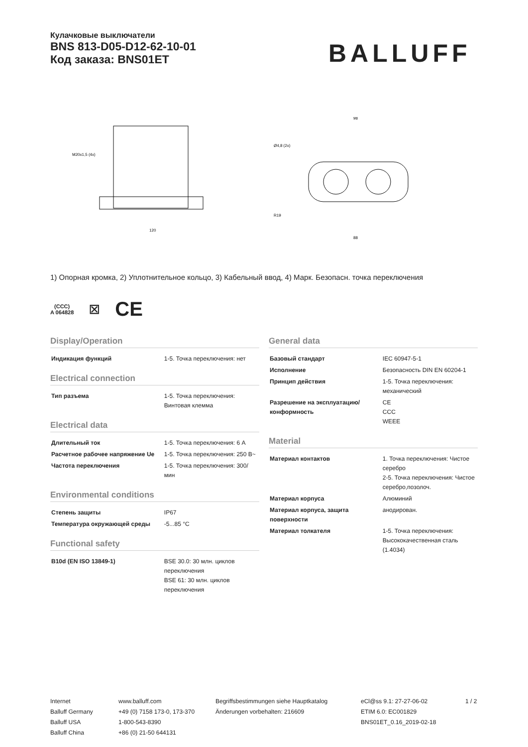Кулачковые выключатели
BNS 813-D05-D12-62-10-01
Код заказа: BNS01ET
BALLUFF
M20x1,5 (4x)
120
98
88
Ø4,8 (2x)
R19
1) Опорная кромка, 2) Уплотнительное кольцо, 3) Кабельный ввод, 4) Марк. Безопасн. точка переключения
(CCC)
A 064828
⊠
CE
Display/Operation
| Индикация функций | 1-5. Точка переключения: нет |
Electrical connection
| Тип разъема | 1-5. Точка переключения: Винтовая клемма |
Electrical data
| Длительный ток | 1-5. Точка переключения: 6 А |
| Расчетное рабочее напряжение Ue | 1-5. Точка переключения: 250 В~ |
| Частота переключения | 1-5. Точка переключения: 300/мин |
Environmental conditions
| Степень защиты | IP67 |
| Температура окружающей среды | -5...85 °C |
Functional safety
| B10d (EN ISO 13849-1) | BSE 30.0: 30 млн. циклов переключения BSE 61: 30 млн. циклов переключения |
General data
| Базовый стандарт | IEC 60947-5-1 |
| Исполнение | Безопасность DIN EN 60204-1 |
| Принцип действия | 1-5. Точка переключения: механический |
| Разрешение на эксплуатацию/ конформность | CE CCC WEEE |
Material
| Материал контактов | 1. Точка переключения: Чистое серебро 2-5. Точка переключения: Чистое серебро,позолоч. |
| Материал корпуса | Алюминий |
| Материал корпуса, защита поверхности | анодирован. |
| Материал толкателя | 1-5. Точка переключения: Высококачественная сталь (1.4034) |
Internet
Balluff Germany
Balluff USA
Balluff China
www.balluff.com
+49 (0) 7158 173-0, 173-370
1-800-543-8390
+86 (0) 21-50 644131
Begriffsbestimmungen siehe Hauptkatalog
Änderungen vorbehalten: 216609
eCl@ss 9.1: 27-27-06-02
ETIM 6.0: EC001829
BNS01ET_0.16_2019-02-18
1 / 2